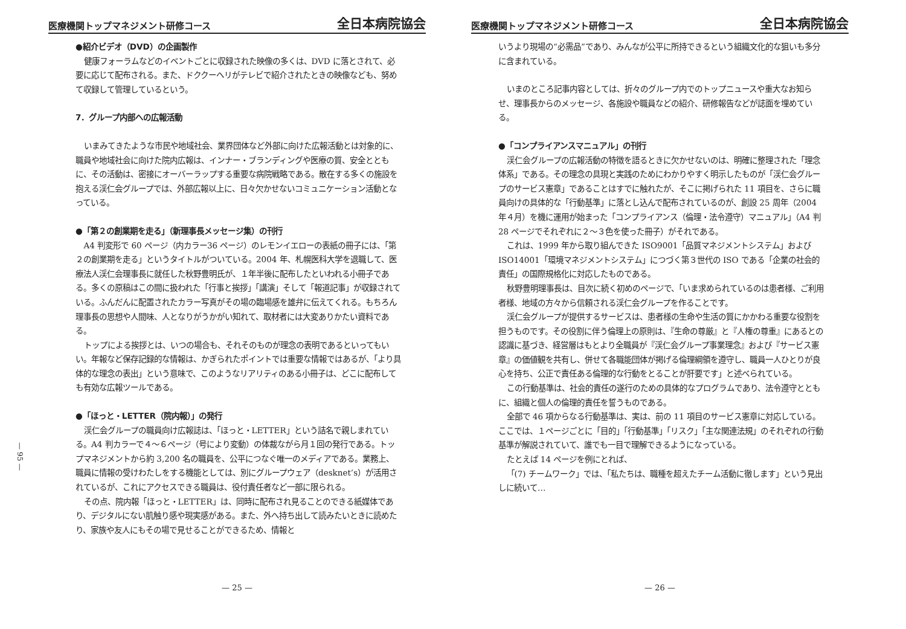— 95 —
医療機関トップマネジメント研修コース 全日本病院協会
●紹介ビデオ（DVD）の企画製作
健康フォーラムなどのイベントごとに収録された映像の多くは、DVD に落とされて、必要に応じて配布される。また、ドククーヘリがテレビで紹介されたときの映像なども、努めて収録して管理しているという。
7．グループ内部への広報活動
いまみてきたような市民や地域社会、業界団体など外部に向けた広報活動とは対象的に、職員や地域社会に向けた院内広報は、インナー・ブランディングや医療の質、安全とともに、その活動は、密接にオーバーラップする重要な病院戦略である。散在する多くの施設を抱える渓仁会グループでは、外部広報以上に、日々欠かせないコミュニケーション活動となっている。
●「第２の創業期を走る」（新理事長メッセージ集）の刊行
A4 判変形で 60 ページ（内カラー36 ページ）のレモンイエローの表紙の冊子には、「第２の創業期を走る」というタイトルがついている。2004 年、札幌医科大学を退職して、医療法人渓仁会理事長に就任した秋野豊明氏が、１年半後に配布したといわれる小冊子である。多くの原稿はこの間に扱われた「行事と挨拶」「講演」そして「報道記事」が収録されている。ふんだんに配置されたカラー写真がその場の臨場感を雄弁に伝えてくれる。もちろん理事長の思想や人間味、人となりがうかがい知れて、取材者には大変ありかたい資料である。
トップによる挨拶とは、いつの場合も、それそのものが理念の表明であるといってもいい。年報など保存記録的な情報は、かぎられたポイントでは重要な情報ではあるが、「より具体的な理念の表出」という意味で、このようなリアリティのある小冊子は、どこに配布しても有効な広報ツールである。
●「ほっと・LETTER（院内報）」の発行
渓仁会グループの職員向け広報誌は、「ほっと・LETTER」という詰名で親しまれている。A4 判カラーで４～６ページ（号により変動）の体裁ながら月１回の発行である。トップマネジメントから約 3,200 名の職員を、公平につなぐ唯一のメディアである。業務上、職員に情報の受けわたしをする機能としては、別にグループウェア（desknet’s）が活用されているが、これにアクセスできる職員は、役付責任者など一部に限られる。
その点、院内報「ほっと・LETTER」は、同時に配布され見ることのできる紙媒体であり、デジタルにない肌触り感や現実感がある。また、外へ持ち出して読みたいときに読めたり、家族や友人にもその場で見せることができるため、情報と
— 25 —
医療機関トップマネジメント研修コース 全日本病院協会
いうより現場の“必需品”であり、みんなが公平に所持できるという組織文化的な狙いも多分に含まれている。
いまのところ記事内容としては、折々のグループ内でのトップニュースや重大なお知らせ、理事長からのメッセージ、各施設や職員などの紹介、研修報告などが誌面を埋めている。
●「コンプライアンスマニュアル」の刊行
渓仁会グループの広報活動の特徴を語るときに欠かせないのは、明確に整理された「理念体系」である。その理念の具現と実践のためにわかりやすく明示したものが「渓仁会グループのサービス憲章」であることはすでに触れたが、そこに掲げられた 11 項目を、さらに職員向けの具体的な「行動基準」に落とし込んで配布されているのが、創設 25 周年（2004 年４月）を機に運用が始まった「コンプライアンス（倫理・法令遵守）マニュアル」（A4 判 28 ページでそれぞれに２～３色を使った冊子）がそれである。
これは、1999 年から取り組んできた ISO9001「品質マネジメントシステム」および ISO14001「環境マネジメントシステム」につづく第３世代の ISO である「企業の社会的責任」の国際規格化に対応したものである。
秋野豊明理事長は、目次に続く初めのページで、「いま求められているのは患者様、ご利用者様、地域の方々から信頼される渓仁会グループを作ることです。
渓仁会グループが提供するサービスは、患者様の生命や生活の質にかかわる重要な役割を担うものです。その役割に伴う倫理上の原則は、『生命の尊厳』と『人権の尊重』にあるとの認識に基づき、経営層はもとより全職員が『渓仁会グループ事業理念』および『サービス憲章』の価値観を共有し、併せて各職能団体が掲げる倫理綱領を遵守し、職員一人ひとりが良心を持ち、公正で責任ある倫理的な行動をとることが肝要です」と述べられている。
この行動基準は、社会的責任の遂行のための具体的なプログラムであり、法令遵守とともに、組織と個人の倫理的責任を誓うものである。
全部で 46 項からなる行動基準は、実は、前の 11 項目のサービス憲章に対応している。ここでは、１ページごとに「目的」「行動基準」「リスク」「主な関連法規」のそれぞれの行動基準が解説されていて、誰でも一目で理解できるようになっている。
たとえば 14 ページを例にとれば、
「(7) チームワーク」では、「私たちは、職種を超えたチーム活動に徹します」という見出しに続いて…
— 26 —